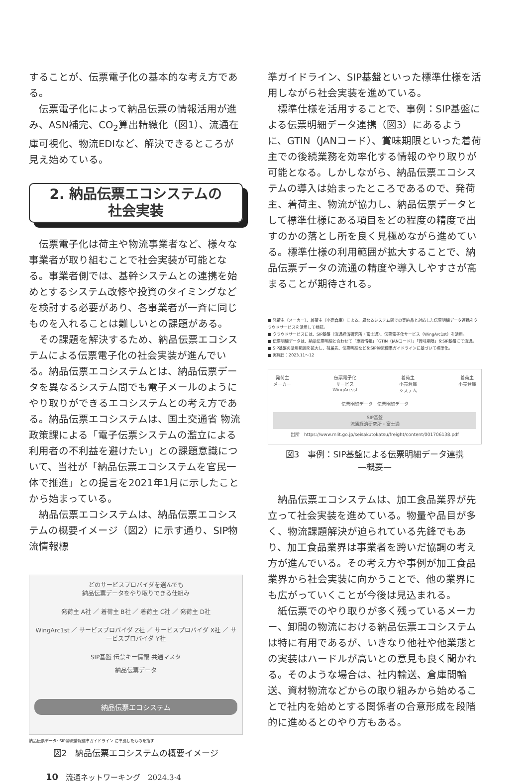することが、伝票電子化の基本的な考え方である。
伝票電子化によって納品伝票の情報活用が進み、ASN補完、CO<sub>2</sub>算出精緻化（図1）、流通在庫可視化、物流EDIなど、解決できるところが見え始めている。
2. 納品伝票エコシステムの
社会実装
伝票電子化は荷主や物流事業者など、様々な事業者が取り組むことで社会実装が可能となる。事業者側では、基幹システムとの連携を始めとするシステム改修や投資のタイミングなどを検討する必要があり、各事業者が一斉に同じものを入れることは難しいとの課題がある。
その課題を解決するため、納品伝票エコシステムによる伝票電子化の社会実装が進んでいる。納品伝票エコシステムとは、納品伝票データを異なるシステム間でも電子メールのようにやり取りができるエコシステムとの考え方である。納品伝票エコシステムは、国土交通省 物流政策課による「電子伝票システムの濫立による利用者の不利益を避けたい」との課題意識について、当社が「納品伝票エコシステムを官民一体で推進」との提言を2021年1月に示したことから始まっている。
納品伝票エコシステムは、納品伝票エコシステムの概要イメージ（図2）に示す通り、SIP物流情報標
どのサービスプロバイダを選んでも
納品伝票データをやり取りできる仕組み
発荷主 A社 ／ 着荷主 B社 ／ 着荷主 C社 ／ 発荷主 D社
WingArc1st ／ サービスプロバイダ Z社 ／ サービスプロバイダ X社 ／ サービスプロバイダ Y社
SIP基盤 伝票キー情報 共通マスタ
納品伝票データ
納品伝票エコシステム
納品伝票データ: SIP物流情報標準ガイドライン に準拠したものを指す
図2　納品伝票エコシステムの概要イメージ
準ガイドライン、SIP基盤といった標準仕様を活用しながら社会実装を進めている。
標準仕様を活用することで、事例：SIP基盤による伝票明細データ連携（図3）にあるように、GTIN（JANコード）、賞味期限といった着荷主での後続業務を効率化する情報のやり取りが可能となる。しかしながら、納品伝票エコシステムの導入は始まったところであるので、発荷主、着荷主、物流が協力し、納品伝票データとして標準仕様にある項目をどの程度の精度で出すのかの落とし所を良く見極めながら進めている。標準仕様の利用範囲が拡大することで、納品伝票データの流通の精度や導入しやすさが高まることが期待される。
■ 発荷主（メーカー）、着荷主（小売倉庫）による、異なるシステム間での実納品と対応した伝票明細データ連携をクラウドサービスを活用して検証。
■ クラウドサービスには、SIP基盤（流通経済研究所・富士通）、伝票電子化サービス（WingArc1st）を活用。
■ 伝票明細データは、納品伝票明細と合わせて「車両情報」「GTIN（JANコード）」「賞味期限」をSIP基盤にて流通。
■ SIP基盤の活用範囲を拡大し、荷届先、伝票明細などをSIP物流標準ガイドラインに基づいて標準化。
■ 実施日：2023.11〜12
発荷主
メーカー 伝票電子化
サービス
WingArcsst 着荷主
小売倉庫
システム 着荷主
小売倉庫
伝票明細データ　伝票明細データ
SIP基盤
流通経済研究所・富士通
出所　https://www.mlit.go.jp/seisakutokatsu/freight/content/001706138.pdf
図3　事例：SIP基盤による伝票明細データ連携
—概要—
納品伝票エコシステムは、加工食品業界が先立って社会実装を進めている。物量や品目が多く、物流課題解決が迫られている先鋒でもあり、加工食品業界は事業者を跨いだ協調の考え方が進んでいる。その考え方や事例が加工食品業界から社会実装に向かうことで、他の業界にも広がっていくことが今後は見込まれる。
紙伝票でのやり取りが多く残っているメーカー、卸間の物流における納品伝票エコシステムは特に有用であるが、いきなり他社や他業態との実装はハードルが高いとの意見も良く聞かれる。そのような場合は、社内輸送、倉庫間輸送、資材物流などからの取り組みから始めることで社内を始めとする関係者の合意形成を段階的に進めるとのやり方もある。
10　流通ネットワーキング　2024.3·4